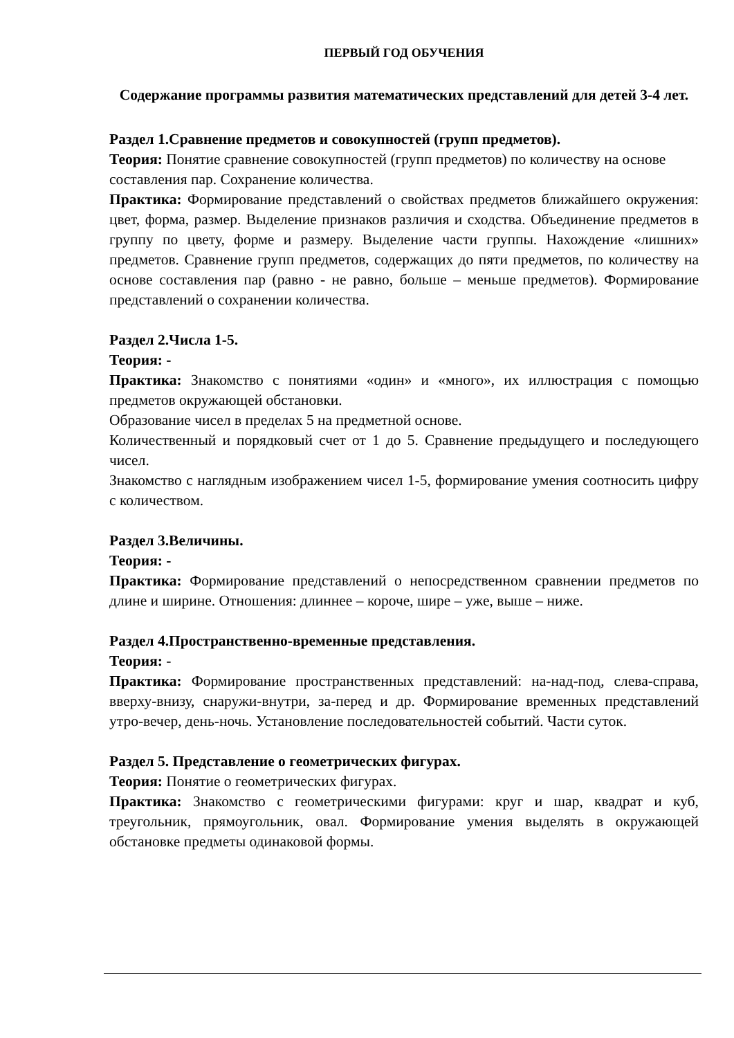ПЕРВЫЙ ГОД ОБУЧЕНИЯ
Содержание программы развития математических представлений для детей 3-4 лет.
Раздел 1.Сравнение предметов и совокупностей (групп предметов).
Теория: Понятие сравнение совокупностей (групп предметов) по количеству на основе составления пар. Сохранение количества.
Практика: Формирование представлений о свойствах предметов ближайшего окружения: цвет, форма, размер. Выделение признаков различия и сходства. Объединение предметов в группу по цвету, форме и размеру. Выделение части группы. Нахождение «лишних» предметов. Сравнение групп предметов, содержащих до пяти предметов, по количеству на основе составления пар (равно - не равно, больше – меньше предметов). Формирование представлений о сохранении количества.
Раздел 2.Числа 1-5.
Теория: -
Практика: Знакомство с понятиями «один» и «много», их иллюстрация с помощью предметов окружающей обстановки.
Образование чисел в пределах 5 на предметной основе.
Количественный и порядковый счет от 1 до 5. Сравнение предыдущего и последующего чисел.
Знакомство с наглядным изображением чисел 1-5, формирование умения соотносить цифру с количеством.
Раздел 3.Величины.
Теория: -
Практика: Формирование представлений о непосредственном сравнении предметов по длине и ширине. Отношения: длиннее – короче, шире – уже, выше – ниже.
Раздел 4.Пространственно-временные представления.
Теория: -
Практика: Формирование пространственных представлений: на-над-под, слева-справа, вверху-внизу, снаружи-внутри, за-перед и др. Формирование временных представлений утро-вечер, день-ночь. Установление последовательностей событий. Части суток.
Раздел 5. Представление о геометрических фигурах.
Теория: Понятие о геометрических фигурах.
Практика: Знакомство с геометрическими фигурами: круг и шар, квадрат и куб, треугольник, прямоугольник, овал. Формирование умения выделять в окружающей обстановке предметы одинаковой формы.